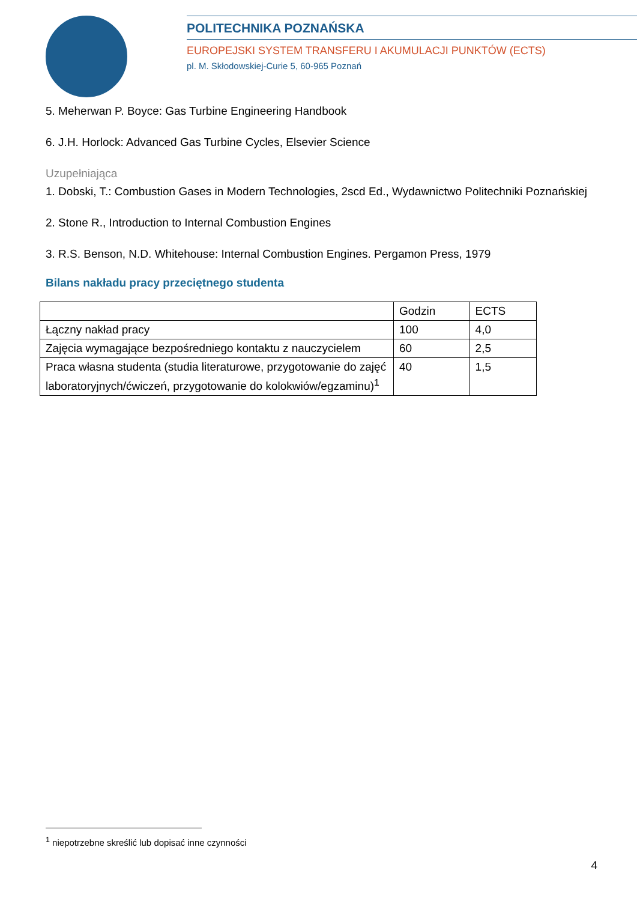POLITECHNIKA POZNAŃSKA
EUROPEJSKI SYSTEM TRANSFERU I AKUMULACJI PUNKTÓW (ECTS)
pl. M. Skłodowskiej-Curie 5, 60-965 Poznań
5. Meherwan P. Boyce: Gas Turbine Engineering Handbook
6. J.H. Horlock: Advanced Gas Turbine Cycles, Elsevier Science
Uzupełniająca
1. Dobski, T.: Combustion Gases in Modern Technologies, 2scd Ed., Wydawnictwo Politechniki Poznańskiej
2. Stone R., Introduction to Internal Combustion Engines
3. R.S. Benson, N.D. Whitehouse: Internal Combustion Engines. Pergamon Press, 1979
Bilans nakładu pracy przeciętnego studenta
| | Godzin | ECTS |
| Łączny nakład pracy | 100 | 4,0 |
| Zajęcia wymagające bezpośredniego kontaktu z nauczycielem | 60 | 2,5 |
| Praca własna studenta (studia literaturowe, przygotowanie do zajęć laboratoryjnych/ćwiczeń, przygotowanie do kolokwiów/egzaminu)<sup>1</sup> | 40 | 1,5 |
<sup>1</sup> niepotrzebne skreślić lub dopisać inne czynności
4